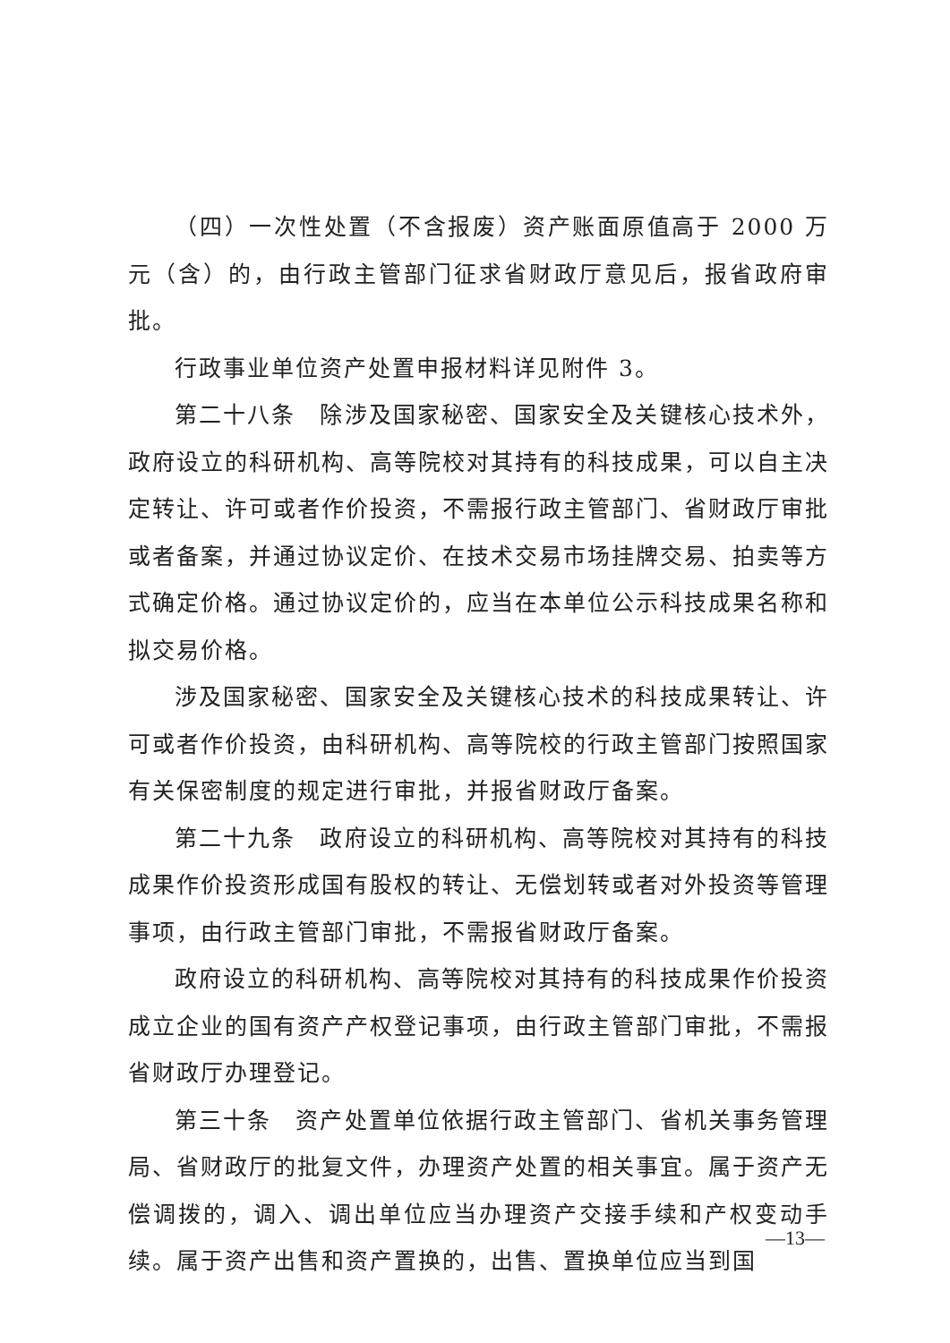（四）一次性处置（不含报废）资产账面原值高于 2000 万元（含）的，由行政主管部门征求省财政厅意见后，报省政府审批。
行政事业单位资产处置申报材料详见附件 3。
第二十八条　除涉及国家秘密、国家安全及关键核心技术外，政府设立的科研机构、高等院校对其持有的科技成果，可以自主决定转让、许可或者作价投资，不需报行政主管部门、省财政厅审批或者备案，并通过协议定价、在技术交易市场挂牌交易、拍卖等方式确定价格。通过协议定价的，应当在本单位公示科技成果名称和拟交易价格。
涉及国家秘密、国家安全及关键核心技术的科技成果转让、许可或者作价投资，由科研机构、高等院校的行政主管部门按照国家有关保密制度的规定进行审批，并报省财政厅备案。
第二十九条　政府设立的科研机构、高等院校对其持有的科技成果作价投资形成国有股权的转让、无偿划转或者对外投资等管理事项，由行政主管部门审批，不需报省财政厅备案。
政府设立的科研机构、高等院校对其持有的科技成果作价投资成立企业的国有资产产权登记事项，由行政主管部门审批，不需报省财政厅办理登记。
第三十条　资产处置单位依据行政主管部门、省机关事务管理局、省财政厅的批复文件，办理资产处置的相关事宜。属于资产无偿调拨的，调入、调出单位应当办理资产交接手续和产权变动手续。属于资产出售和资产置换的，出售、置换单位应当到国
—13—